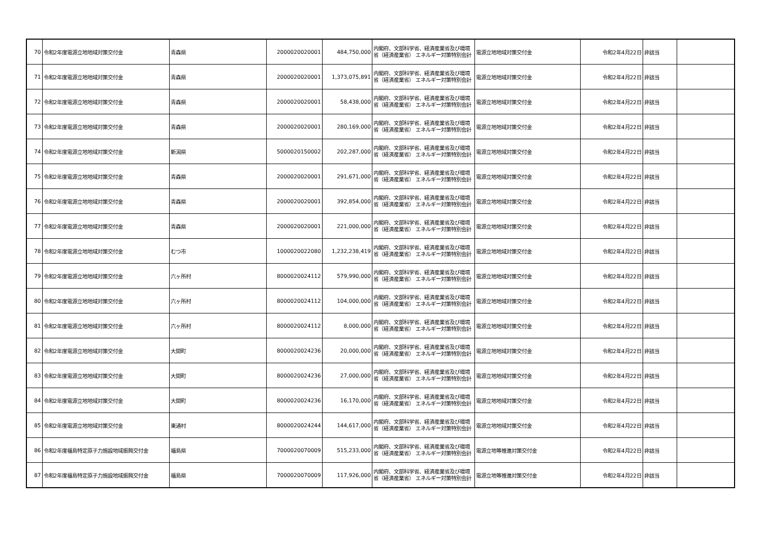| 70 | 令和2年度電源立地地域対策交付金 | 青森県 | 2000020020001 | 484,750,000 | 内閣府、文部科学省、経済産業省及び環境省（経済産業省） エネルギー対策特別会計 | 電源立地地域対策交付金 | 令和2年4月22日 | 非該当 | |
| 71 | 令和2年度電源立地地域対策交付金 | 青森県 | 2000020020001 | 1,373,075,891 | 内閣府、文部科学省、経済産業省及び環境省（経済産業省） エネルギー対策特別会計 | 電源立地地域対策交付金 | 令和2年4月22日 | 非該当 | |
| 72 | 令和2年度電源立地地域対策交付金 | 青森県 | 2000020020001 | 58,438,000 | 内閣府、文部科学省、経済産業省及び環境省（経済産業省） エネルギー対策特別会計 | 電源立地地域対策交付金 | 令和2年4月22日 | 非該当 | |
| 73 | 令和2年度電源立地地域対策交付金 | 青森県 | 2000020020001 | 280,169,000 | 内閣府、文部科学省、経済産業省及び環境省（経済産業省） エネルギー対策特別会計 | 電源立地地域対策交付金 | 令和2年4月22日 | 非該当 | |
| 74 | 令和2年度電源立地地域対策交付金 | 新潟県 | 5000020150002 | 202,287,000 | 内閣府、文部科学省、経済産業省及び環境省（経済産業省） エネルギー対策特別会計 | 電源立地地域対策交付金 | 令和2年4月22日 | 非該当 | |
| 75 | 令和2年度電源立地地域対策交付金 | 青森県 | 2000020020001 | 291,671,000 | 内閣府、文部科学省、経済産業省及び環境省（経済産業省） エネルギー対策特別会計 | 電源立地地域対策交付金 | 令和2年4月22日 | 非該当 | |
| 76 | 令和2年度電源立地地域対策交付金 | 青森県 | 2000020020001 | 392,854,000 | 内閣府、文部科学省、経済産業省及び環境省（経済産業省） エネルギー対策特別会計 | 電源立地地域対策交付金 | 令和2年4月22日 | 非該当 | |
| 77 | 令和2年度電源立地地域対策交付金 | 青森県 | 2000020020001 | 221,000,000 | 内閣府、文部科学省、経済産業省及び環境省（経済産業省） エネルギー対策特別会計 | 電源立地地域対策交付金 | 令和2年4月22日 | 非該当 | |
| 78 | 令和2年度電源立地地域対策交付金 | むつ市 | 1000020022080 | 1,232,238,419 | 内閣府、文部科学省、経済産業省及び環境省（経済産業省） エネルギー対策特別会計 | 電源立地地域対策交付金 | 令和2年4月22日 | 非該当 | |
| 79 | 令和2年度電源立地地域対策交付金 | 六ヶ所村 | 8000020024112 | 579,990,000 | 内閣府、文部科学省、経済産業省及び環境省（経済産業省） エネルギー対策特別会計 | 電源立地地域対策交付金 | 令和2年4月22日 | 非該当 | |
| 80 | 令和2年度電源立地地域対策交付金 | 六ヶ所村 | 8000020024112 | 104,000,000 | 内閣府、文部科学省、経済産業省及び環境省（経済産業省） エネルギー対策特別会計 | 電源立地地域対策交付金 | 令和2年4月22日 | 非該当 | |
| 81 | 令和2年度電源立地地域対策交付金 | 六ヶ所村 | 8000020024112 | 8,000,000 | 内閣府、文部科学省、経済産業省及び環境省（経済産業省） エネルギー対策特別会計 | 電源立地地域対策交付金 | 令和2年4月22日 | 非該当 | |
| 82 | 令和2年度電源立地地域対策交付金 | 大間町 | 8000020024236 | 20,000,000 | 内閣府、文部科学省、経済産業省及び環境省（経済産業省） エネルギー対策特別会計 | 電源立地地域対策交付金 | 令和2年4月22日 | 非該当 | |
| 83 | 令和2年度電源立地地域対策交付金 | 大間町 | 8000020024236 | 27,000,000 | 内閣府、文部科学省、経済産業省及び環境省（経済産業省） エネルギー対策特別会計 | 電源立地地域対策交付金 | 令和2年4月22日 | 非該当 | |
| 84 | 令和2年度電源立地地域対策交付金 | 大間町 | 8000020024236 | 16,170,000 | 内閣府、文部科学省、経済産業省及び環境省（経済産業省） エネルギー対策特別会計 | 電源立地地域対策交付金 | 令和2年4月22日 | 非該当 | |
| 85 | 令和2年度電源立地地域対策交付金 | 東通村 | 8000020024244 | 144,617,000 | 内閣府、文部科学省、経済産業省及び環境省（経済産業省） エネルギー対策特別会計 | 電源立地地域対策交付金 | 令和2年4月22日 | 非該当 | |
| 86 | 令和2年度福島特定原子力施設地域振興交付金 | 福島県 | 7000020070009 | 515,233,000 | 内閣府、文部科学省、経済産業省及び環境省（経済産業省） エネルギー対策特別会計 | 電源立地等推進対策交付金 | 令和2年4月22日 | 非該当 | |
| 87 | 令和2年度福島特定原子力施設地域振興交付金 | 福島県 | 7000020070009 | 117,926,000 | 内閣府、文部科学省、経済産業省及び環境省（経済産業省） エネルギー対策特別会計 | 電源立地等推進対策交付金 | 令和2年4月22日 | 非該当 | |